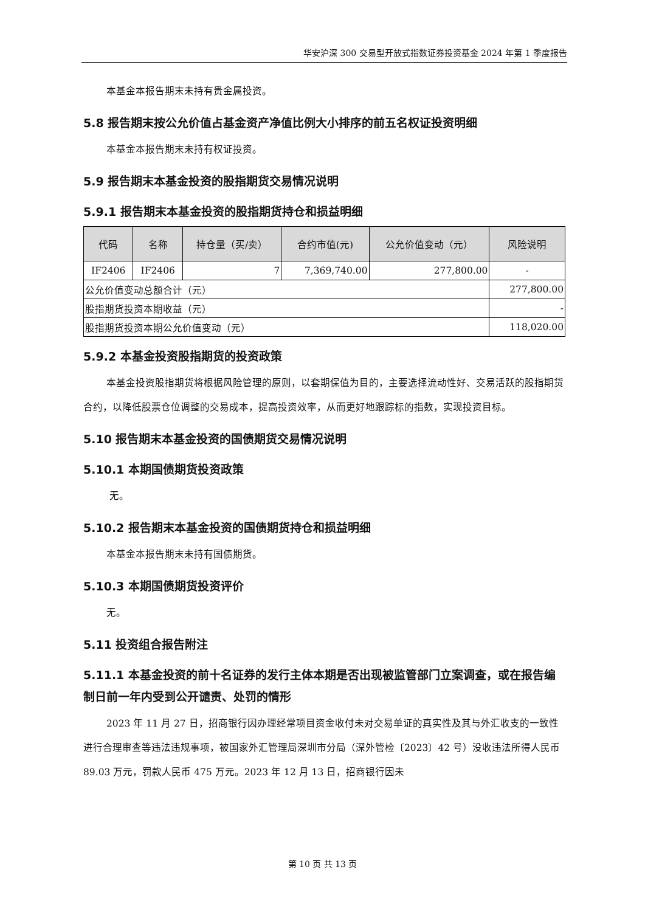华安沪深 300 交易型开放式指数证券投资基金 2024 年第 1 季度报告
本基金本报告期末未持有贵金属投资。
5.8 报告期末按公允价值占基金资产净值比例大小排序的前五名权证投资明细
本基金本报告期末未持有权证投资。
5.9 报告期末本基金投资的股指期货交易情况说明
5.9.1 报告期末本基金投资的股指期货持仓和损益明细
| 代码 | 名称 | 持仓量（买/卖） | 合约市值(元) | 公允价值变动（元） | 风险说明 |
| --- | --- | --- | --- | --- | --- |
| IF2406 | IF2406 | 7 | 7,369,740.00 | 277,800.00 | - |
| 公允价值变动总额合计（元） | | | | | 277,800.00 |
| 股指期货投资本期收益（元） | | | | | - |
| 股指期货投资本期公允价值变动（元） | | | | | 118,020.00 |
5.9.2 本基金投资股指期货的投资政策
本基金投资股指期货将根据风险管理的原则，以套期保值为目的，主要选择流动性好、交易活跃的股指期货合约，以降低股票仓位调整的交易成本，提高投资效率，从而更好地跟踪标的指数，实现投资目标。
5.10 报告期末本基金投资的国债期货交易情况说明
5.10.1 本期国债期货投资政策
无。
5.10.2 报告期末本基金投资的国债期货持仓和损益明细
本基金本报告期末未持有国债期货。
5.10.3 本期国债期货投资评价
无。
5.11 投资组合报告附注
5.11.1 本基金投资的前十名证券的发行主体本期是否出现被监管部门立案调查，或在报告编制日前一年内受到公开谴责、处罚的情形
2023 年 11 月 27 日，招商银行因办理经常项目资金收付未对交易单证的真实性及其与外汇收支的一致性进行合理审查等违法违规事项，被国家外汇管理局深圳市分局（深外管检〔2023〕42 号）没收违法所得人民币 89.03 万元，罚款人民币 475 万元。2023 年 12 月 13 日，招商银行因未
第 10 页 共 13 页